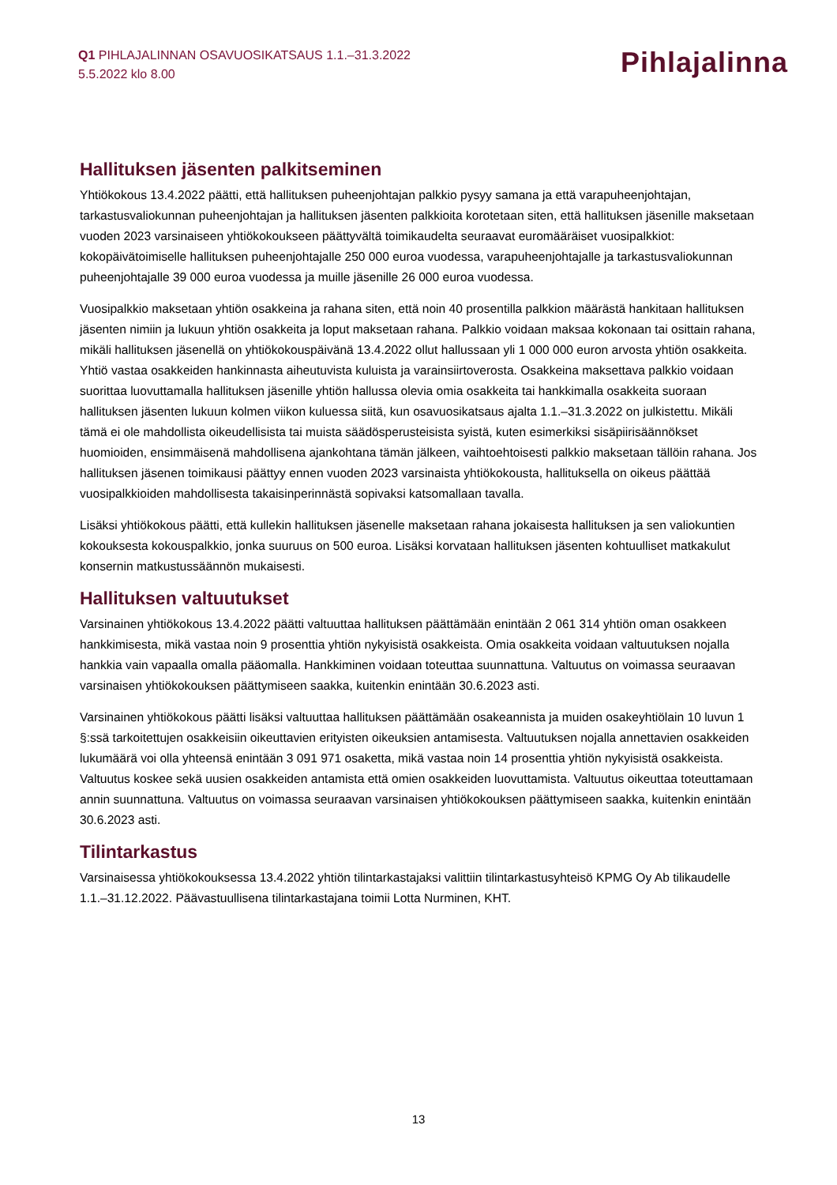Q1 PIHLAJALINNAN OSAVUOSIKATSAUS 1.1.–31.3.2022
5.5.2022 klo 8.00
Pihlajalinna
Hallituksen jäsenten palkitseminen
Yhtiökokous 13.4.2022 päätti, että hallituksen puheenjohtajan palkkio pysyy samana ja että varapuheenjohtajan, tarkastusvaliokunnan puheenjohtajan ja hallituksen jäsenten palkkioita korotetaan siten, että hallituksen jäsenille maksetaan vuoden 2023 varsinaiseen yhtiökokoukseen päättyvältä toimikaudelta seuraavat euromääräiset vuosipalkkiot: kokopäivätoimiselle hallituksen puheenjohtajalle 250 000 euroa vuodessa, varapuheenjohtajalle ja tarkastusvaliokunnan puheenjohtajalle 39 000 euroa vuodessa ja muille jäsenille 26 000 euroa vuodessa.
Vuosipalkkio maksetaan yhtiön osakkeina ja rahana siten, että noin 40 prosentilla palkkion määrästä hankitaan hallituksen jäsenten nimiin ja lukuun yhtiön osakkeita ja loput maksetaan rahana. Palkkio voidaan maksaa kokonaan tai osittain rahana, mikäli hallituksen jäsenellä on yhtiökokouspäivänä 13.4.2022 ollut hallussaan yli 1 000 000 euron arvosta yhtiön osakkeita. Yhtiö vastaa osakkeiden hankinnasta aiheutuvista kuluista ja varainsiirtoverosta. Osakkeina maksettava palkkio voidaan suorittaa luovuttamalla hallituksen jäsenille yhtiön hallussa olevia omia osakkeita tai hankkimalla osakkeita suoraan hallituksen jäsenten lukuun kolmen viikon kuluessa siitä, kun osavuosikatsaus ajalta 1.1.–31.3.2022 on julkistettu. Mikäli tämä ei ole mahdollista oikeudellisista tai muista säädösperusteisista syistä, kuten esimerkiksi sisäpiirisäännökset huomioiden, ensimmäisenä mahdollisena ajankohtana tämän jälkeen, vaihtoehtoisesti palkkio maksetaan tällöin rahana. Jos hallituksen jäsenen toimikausi päättyy ennen vuoden 2023 varsinaista yhtiökokousta, hallituksella on oikeus päättää vuosipalkkioiden mahdollisesta takaisinperinnästä sopivaksi katsomallaan tavalla.
Lisäksi yhtiökokous päätti, että kullekin hallituksen jäsenelle maksetaan rahana jokaisesta hallituksen ja sen valiokuntien kokouksesta kokouspalkkio, jonka suuruus on 500 euroa. Lisäksi korvataan hallituksen jäsenten kohtuulliset matkakulut konsernin matkustussäännön mukaisesti.
Hallituksen valtuutukset
Varsinainen yhtiökokous 13.4.2022 päätti valtuuttaa hallituksen päättämään enintään 2 061 314 yhtiön oman osakkeen hankkimisesta, mikä vastaa noin 9 prosenttia yhtiön nykyisistä osakkeista. Omia osakkeita voidaan valtuutuksen nojalla hankkia vain vapaalla omalla pääomalla. Hankkiminen voidaan toteuttaa suunnattuna. Valtuutus on voimassa seuraavan varsinaisen yhtiökokouksen päättymiseen saakka, kuitenkin enintään 30.6.2023 asti.
Varsinainen yhtiökokous päätti lisäksi valtuuttaa hallituksen päättämään osakeannista ja muiden osakeyhtiölain 10 luvun 1 §:ssä tarkoitettujen osakkeisiin oikeuttavien erityisten oikeuksien antamisesta. Valtuutuksen nojalla annettavien osakkeiden lukumäärä voi olla yhteensä enintään 3 091 971 osaketta, mikä vastaa noin 14 prosenttia yhtiön nykyisistä osakkeista. Valtuutus koskee sekä uusien osakkeiden antamista että omien osakkeiden luovuttamista. Valtuutus oikeuttaa toteuttamaan annin suunnattuna. Valtuutus on voimassa seuraavan varsinaisen yhtiökokouksen päättymiseen saakka, kuitenkin enintään 30.6.2023 asti.
Tilintarkastus
Varsinaisessa yhtiökokouksessa 13.4.2022 yhtiön tilintarkastajaksi valittiin tilintarkastusyhteisö KPMG Oy Ab tilikaudelle 1.1.–31.12.2022. Päävastuullisena tilintarkastajana toimii Lotta Nurminen, KHT.
13